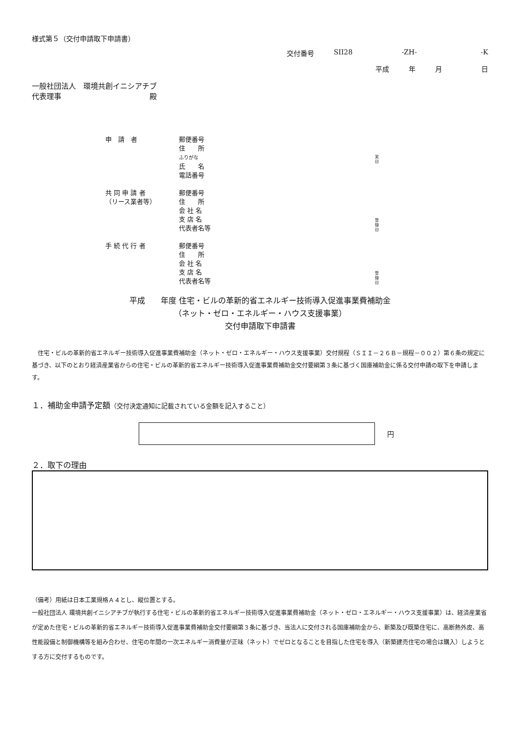様式第５（交付申請取下申請書）
交付番号 SII28 -ZH- -K
平成 年 月 日
一般社団法人　環境共創イニシアチブ
代表理事　　　　　　　　　　　　殿
申　請　者
郵便番号
住　　所
ふりがな
氏　　名
電話番号
実
印
共 同 申 請 者
（リース業者等）
郵便番号
住　　所
会 社 名
支 店 名
代表者名等
登
録
印
手 続 代 行 者
郵便番号
住　　所
会 社 名
支 店 名
代表者名等
登
録
印
平成　　年度 住宅・ビルの革新的省エネルギー技術導入促進事業費補助金
（ネット・ゼロ・エネルギー・ハウス支援事業）
交付申請取下申請書
　住宅・ビルの革新的省エネルギー技術導入促進事業費補助金（ネット・ゼロ・エネルギー・ハウス支援事業）交付規程（ＳＩＩ－２６Ｂ－規程－００２）第６条の規定に基づき、以下のとおり経済産業省からの住宅・ビルの革新的省エネルギー技術導入促進事業費補助金交付要綱第３条に基づく国庫補助金に係る交付申請の取下を申請します。
１．補助金申請予定額（交付決定通知に記載されている金額を記入すること）
円
２．取下の理由
（備考）用紙は日本工業規格Ａ４とし、縦位置とする。
一般社団法人 環境共創イニシアチブが執行する住宅・ビルの革新的省エネルギー技術導入促進事業費補助金（ネット・ゼロ・エネルギー・ハウス支援事業）は、経済産業省が定めた住宅・ビルの革新的省エネルギー技術導入促進事業費補助金交付要綱第３条に基づき、当法人に交付される国庫補助金から、新築及び既築住宅に、高断熱外皮、高性能設備と制御機構等を組み合わせ、住宅の年間の一次エネルギー消費量が正味（ネット）でゼロとなることを目指した住宅を導入（新築建売住宅の場合は購入）しようとする方に交付するものです。